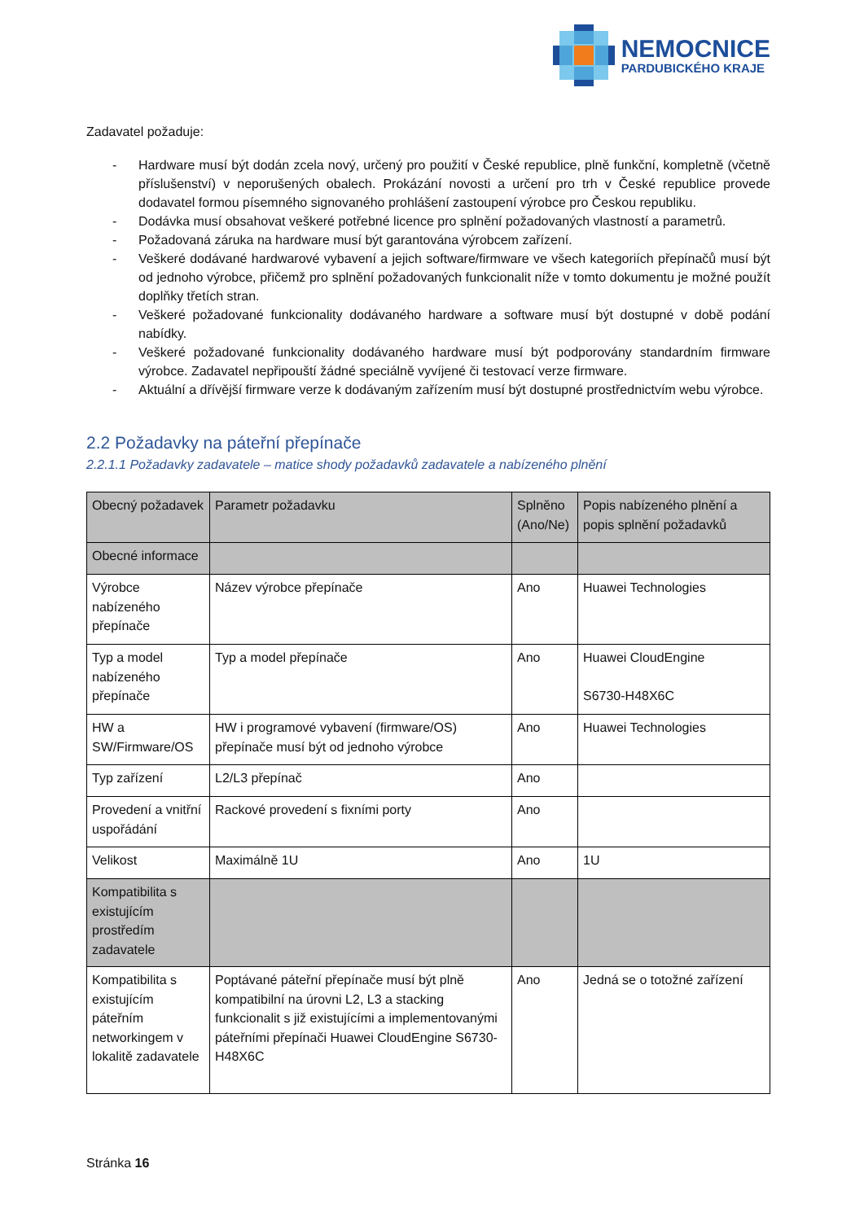NEMOCNICE
PARDUBICKÉHO KRAJE
Zadavatel požaduje:
- Hardware musí být dodán zcela nový, určený pro použití v České republice, plně funkční, kompletně (včetně příslušenství) v neporušených obalech. Prokázání novosti a určení pro trh v České republice provede dodavatel formou písemného signovaného prohlášení zastoupení výrobce pro Českou republiku.
- Dodávka musí obsahovat veškeré potřebné licence pro splnění požadovaných vlastností a parametrů.
- Požadovaná záruka na hardware musí být garantována výrobcem zařízení.
- Veškeré dodávané hardwarové vybavení a jejich software/firmware ve všech kategoriích přepínačů musí být od jednoho výrobce, přičemž pro splnění požadovaných funkcionalit níže v tomto dokumentu je možné použít doplňky třetích stran.
- Veškeré požadované funkcionality dodávaného hardware a software musí být dostupné v době podání nabídky.
- Veškeré požadované funkcionality dodávaného hardware musí být podporovány standardním firmware výrobce. Zadavatel nepřipouští žádné speciálně vyvíjené či testovací verze firmware.
- Aktuální a dřívější firmware verze k dodávaným zařízením musí být dostupné prostřednictvím webu výrobce.
2.2 Požadavky na páteřní přepínače
2.2.1.1 Požadavky zadavatele – matice shody požadavků zadavatele a nabízeného plnění
| Obecný požadavek | Parametr požadavku | Splněno (Ano/Ne) | Popis nabízeného plnění a popis splnění požadavků |
| --- | --- | --- | --- |
| Obecné informace | | | |
| Výrobce nabízeného přepínače | Název výrobce přepínače | Ano | Huawei Technologies |
| Typ a model nabízeného přepínače | Typ a model přepínače | Ano | Huawei CloudEngine S6730-H48X6C |
| HW a SW/Firmware/OS | HW i programové vybavení (firmware/OS) přepínače musí být od jednoho výrobce | Ano | Huawei Technologies |
| Typ zařízení | L2/L3 přepínač | Ano | |
| Provedení a vnitřní uspořádání | Rackové provedení s fixními porty | Ano | |
| Velikost | Maximálně 1U | Ano | 1U |
| Kompatibilita s existujícím prostředím zadavatele | | | |
| Kompatibilita s existujícím páteřním networkingem v lokalitě zadavatele | Poptávané páteřní přepínače musí být plně kompatibilní na úrovni L2, L3 a stacking funkcionalit s již existujícími a implementovanými páteřními přepínači Huawei CloudEngine S6730-H48X6C | Ano | Jedná se o totožné zařízení |
Stránka 16